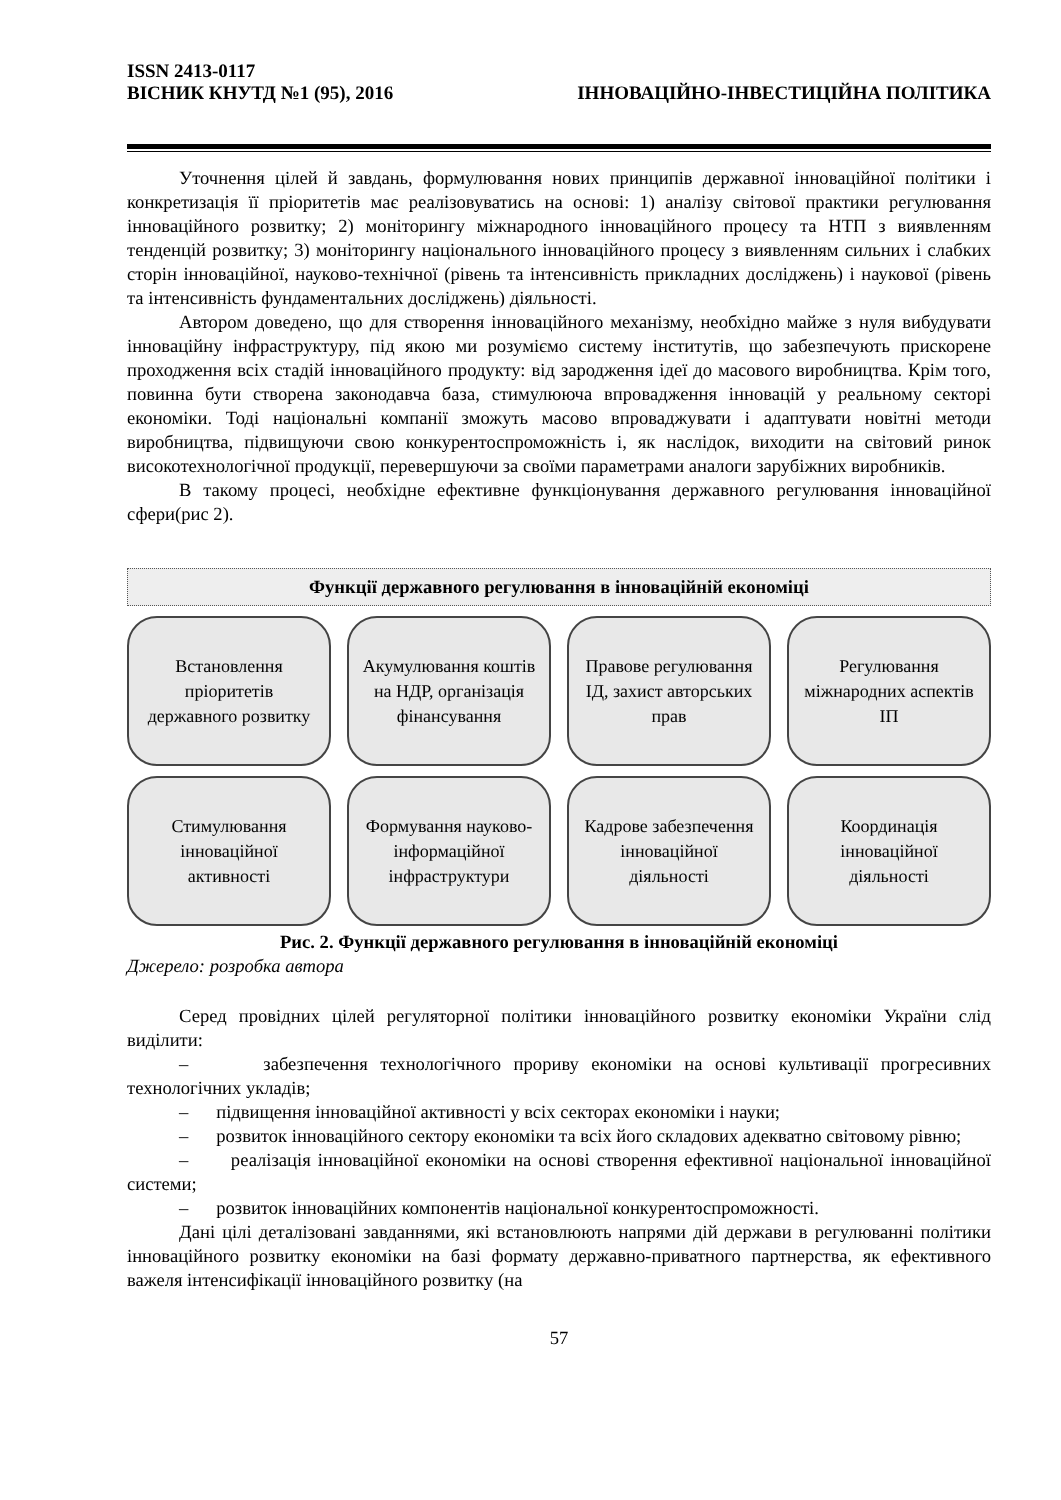ISSN 2413-0117
ВІСНИК КНУТД №1 (95), 2016 ІННОВАЦІЙНО-ІНВЕСТИЦІЙНА ПОЛІТИКА
Уточнення цілей й завдань, формулювання нових принципів державної інноваційної політики і конкретизація її пріоритетів має реалізовуватись на основі: 1) аналізу світової практики регулювання інноваційного розвитку; 2) моніторингу міжнародного інноваційного процесу та НТП з виявленням тенденцій розвитку; 3) моніторингу національного інноваційного процесу з виявленням сильних і слабких сторін інноваційної, науково-технічної (рівень та інтенсивність прикладних досліджень) і наукової (рівень та інтенсивність фундаментальних досліджень) діяльності.
Автором доведено, що для створення інноваційного механізму, необхідно майже з нуля вибудувати інноваційну інфраструктуру, під якою ми розуміємо систему інститутів, що забезпечують прискорене проходження всіх стадій інноваційного продукту: від зародження ідеї до масового виробництва. Крім того, повинна бути створена законодавча база, стимулююча впровадження інновацій у реальному секторі економіки. Тоді національні компанії зможуть масово впроваджувати і адаптувати новітні методи виробництва, підвищуючи свою конкурентоспроможність і, як наслідок, виходити на світовий ринок високотехнологічної продукції, перевершуючи за своїми параметрами аналоги зарубіжних виробників.
В такому процесі, необхідне ефективне функціонування державного регулювання інноваційної сфери(рис 2).
Функції державного регулювання в інноваційній економіці
Встановлення пріоритетів державного розвитку
Акумулювання коштів на НДР, організація фінансування
Правове регулювання ІД, захист авторських прав
Регулювання міжнародних аспектів ІП
Стимулювання інноваційної активності
Формування науково-інформаційної інфраструктури
Кадрове забезпечення інноваційної діяльності
Координація інноваційної діяльності
Рис. 2. Функції державного регулювання в інноваційній економіці
Джерело: розробка автора
Серед провідних цілей регуляторної політики інноваційного розвитку економіки України слід виділити:
– забезпечення технологічного прориву економіки на основі культивації прогресивних технологічних укладів;
– підвищення інноваційної активності у всіх секторах економіки і науки;
– розвиток інноваційного сектору економіки та всіх його складових адекватно світовому рівню;
– реалізація інноваційної економіки на основі створення ефективної національної інноваційної системи;
– розвиток інноваційних компонентів національної конкурентоспроможності.
Дані цілі деталізовані завданнями, які встановлюють напрями дій держави в регулюванні політики інноваційного розвитку економіки на базі формату державно-приватного партнерства, як ефективного важеля інтенсифікації інноваційного розвитку (на
57